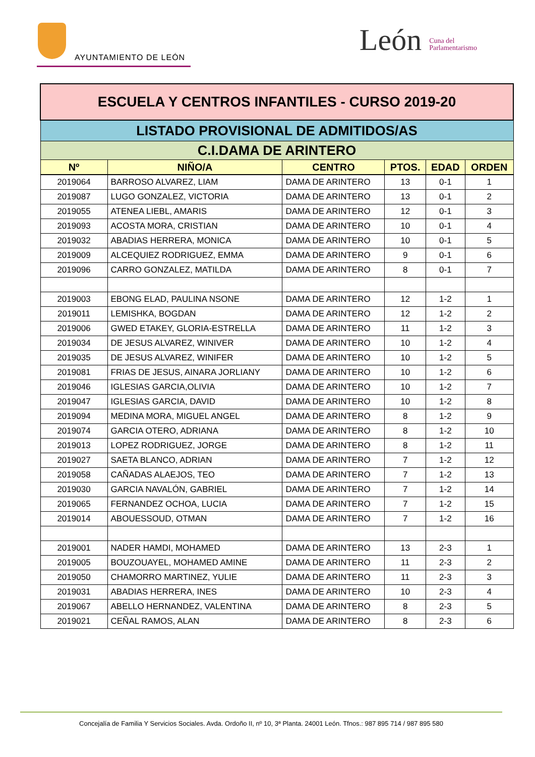AYUNTAMIENTO DE LEÓN
León Cuna del
Parlamentarismo
| ESCUELA Y CENTROS INFANTILES - CURSO 2019-20 | | | | | |
| LISTADO PROVISIONAL DE ADMITIDOS/AS | | | | | |
| C.I.DAMA DE ARINTERO | | | | | |
| Nº | NIÑO/A | CENTRO | PTOS. | EDAD | ORDEN |
| 2019064 | BARROSO ALVAREZ, LIAM | DAMA DE ARINTERO | 13 | 0-1 | 1 |
| 2019087 | LUGO GONZALEZ, VICTORIA | DAMA DE ARINTERO | 13 | 0-1 | 2 |
| 2019055 | ATENEA LIEBL, AMARIS | DAMA DE ARINTERO | 12 | 0-1 | 3 |
| 2019093 | ACOSTA MORA, CRISTIAN | DAMA DE ARINTERO | 10 | 0-1 | 4 |
| 2019032 | ABADIAS HERRERA, MONICA | DAMA DE ARINTERO | 10 | 0-1 | 5 |
| 2019009 | ALCEQUIEZ RODRIGUEZ, EMMA | DAMA DE ARINTERO | 9 | 0-1 | 6 |
| 2019096 | CARRO GONZALEZ, MATILDA | DAMA DE ARINTERO | 8 | 0-1 | 7 |
| 2019003 | EBONG ELAD, PAULINA NSONE | DAMA DE ARINTERO | 12 | 1-2 | 1 |
| 2019011 | LEMISHKA, BOGDAN | DAMA DE ARINTERO | 12 | 1-2 | 2 |
| 2019006 | GWED ETAKEY, GLORIA-ESTRELLA | DAMA DE ARINTERO | 11 | 1-2 | 3 |
| 2019034 | DE JESUS ALVAREZ, WINIVER | DAMA DE ARINTERO | 10 | 1-2 | 4 |
| 2019035 | DE JESUS ALVAREZ, WINIFER | DAMA DE ARINTERO | 10 | 1-2 | 5 |
| 2019081 | FRIAS DE JESUS, AINARA JORLIANY | DAMA DE ARINTERO | 10 | 1-2 | 6 |
| 2019046 | IGLESIAS GARCIA,OLIVIA | DAMA DE ARINTERO | 10 | 1-2 | 7 |
| 2019047 | IGLESIAS GARCIA, DAVID | DAMA DE ARINTERO | 10 | 1-2 | 8 |
| 2019094 | MEDINA MORA, MIGUEL ANGEL | DAMA DE ARINTERO | 8 | 1-2 | 9 |
| 2019074 | GARCIA OTERO, ADRIANA | DAMA DE ARINTERO | 8 | 1-2 | 10 |
| 2019013 | LOPEZ RODRIGUEZ, JORGE | DAMA DE ARINTERO | 8 | 1-2 | 11 |
| 2019027 | SAETA BLANCO, ADRIAN | DAMA DE ARINTERO | 7 | 1-2 | 12 |
| 2019058 | CAÑADAS ALAEJOS, TEO | DAMA DE ARINTERO | 7 | 1-2 | 13 |
| 2019030 | GARCIA NAVALÓN, GABRIEL | DAMA DE ARINTERO | 7 | 1-2 | 14 |
| 2019065 | FERNANDEZ OCHOA, LUCIA | DAMA DE ARINTERO | 7 | 1-2 | 15 |
| 2019014 | ABOUESSOUD, OTMAN | DAMA DE ARINTERO | 7 | 1-2 | 16 |
| 2019001 | NADER HAMDI, MOHAMED | DAMA DE ARINTERO | 13 | 2-3 | 1 |
| 2019005 | BOUZOUAYEL, MOHAMED AMINE | DAMA DE ARINTERO | 11 | 2-3 | 2 |
| 2019050 | CHAMORRO MARTINEZ, YULIE | DAMA DE ARINTERO | 11 | 2-3 | 3 |
| 2019031 | ABADIAS HERRERA, INES | DAMA DE ARINTERO | 10 | 2-3 | 4 |
| 2019067 | ABELLO HERNANDEZ, VALENTINA | DAMA DE ARINTERO | 8 | 2-3 | 5 |
| 2019021 | CEÑAL RAMOS, ALAN | DAMA DE ARINTERO | 8 | 2-3 | 6 |
Concejalía de Familia Y Servicios Sociales. Avda. Ordoño II, nº 10, 3ª Planta. 24001 León. Tfnos.: 987 895 714 / 987 895 580